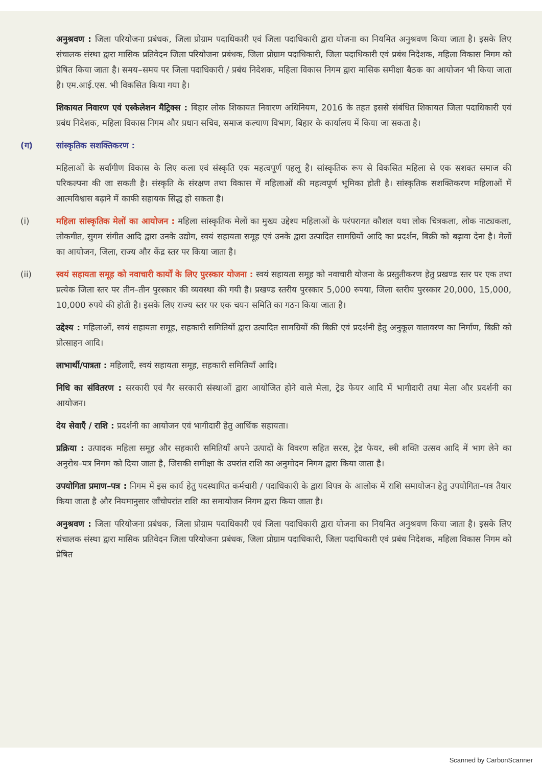अनुश्रवण : जिला परियोजना प्रबंधक, जिला प्रोग्राम पदाधिकारी एवं जिला पदाधिकारी द्वारा योजना का नियमित अनुश्रवण किया जाता है। इसके लिए संचालक संस्था द्वारा मासिक प्रतिवेदन जिला परियोजना प्रबंधक, जिला प्रोग्राम पदाधिकारी, जिला पदाधिकारी एवं प्रबंध निदेशक, महिला विकास निगम को प्रेषित किया जाता है। समय–समय पर जिला पदाधिकारी / प्रबंध निदेशक, महिला विकास निगम द्वारा मासिक समीक्षा बैठक का आयोजन भी किया जाता है। एम.आई.एस. भी विकसित किया गया है।
शिकायत निवारण एवं एस्केलेशन मैट्रिक्स : बिहार लोक शिकायत निवारण अधिनियम, 2016 के तहत इससे संबंधित शिकायत जिला पदाधिकारी एवं प्रबंध निदेशक, महिला विकास निगम और प्रधान सचिव, समाज कल्याण विभाग, बिहार के कार्यालय में किया जा सकता है।
(ग) सांस्कृतिक सशक्तिकरण :
महिलाओं के सर्वांगीण विकास के लिए कला एवं संस्कृति एक महत्वपूर्ण पहलू है। सांस्कृतिक रूप से विकसित महिला से एक सशक्त समाज की परिकल्पना की जा सकती है। संस्कृति के संरक्षण तथा विकास में महिलाओं की महत्वपूर्ण भूमिका होती है। सांस्कृतिक सशक्तिकरण महिलाओं में आत्मविश्वास बढ़ाने में काफी सहायक सिद्ध हो सकता है।
(i) महिला सांस्कृतिक मेलों का आयोजन : महिला सांस्कृतिक मेलों का मुख्य उद्देश्य महिलाओं के परंपरागत कौशल यथा लोक चित्रकला, लोक नाट्यकला, लोकगीत, सुगम संगीत आदि द्वारा उनके उद्योग, स्वयं सहायता समूह एवं उनके द्वारा उत्पादित सामग्रियों आदि का प्रदर्शन, बिक्री को बढ़ावा देना है। मेलों का आयोजन, जिला, राज्य और केंद्र स्तर पर किया जाता है।
(ii) स्वयं सहायता समूह को नवाचारी कार्यों के लिए पुरस्कार योजना : स्वयं सहायता समूह को नवाचारी योजना के प्रस्तुतीकरण हेतु प्रखण्ड स्तर पर एक तथा प्रत्येक जिला स्तर पर तीन–तीन पुरस्कार की व्यवस्था की गयी है। प्रखण्ड स्तरीय पुरस्कार 5,000 रुपया, जिला स्तरीय पुरस्कार 20,000, 15,000, 10,000 रुपये की होती है। इसके लिए राज्य स्तर पर एक चयन समिति का गठन किया जाता है।
उद्देश्य : महिलाओं, स्वयं सहायता समूह, सहकारी समितियों द्वारा उत्पादित सामग्रियों की बिक्री एवं प्रदर्शनी हेतु अनुकूल वातावरण का निर्माण, बिक्री को प्रोत्साहन आदि।
लाभार्थी/पात्रता : महिलाएँ, स्वयं सहायता समूह, सहकारी समितियाँ आदि।
निधि का संवितरण : सरकारी एवं गैर सरकारी संस्थाओं द्वारा आयोजित होने वाले मेला, ट्रेड फेयर आदि में भागीदारी तथा मेला और प्रदर्शनी का आयोजन।
देय सेवाएँ / राशि : प्रदर्शनी का आयोजन एवं भागीदारी हेतु आर्थिक सहायता।
प्रक्रिया : उत्पादक महिला समूह और सहकारी समितियाँ अपने उत्पादों के विवरण सहित सरस, ट्रेड फेयर, स्त्री शक्ति उत्सव आदि में भाग लेने का अनुरोध–पत्र निगम को दिया जाता है, जिसकी समीक्षा के उपरांत राशि का अनुमोदन निगम द्वारा किया जाता है।
उपयोगिता प्रमाण–पत्र : निगम में इस कार्य हेतु पदस्थापित कर्मचारी / पदाधिकारी के द्वारा विपत्र के आलोक में राशि समायोजन हेतु उपयोगिता–पत्र तैयार किया जाता है और नियमानुसार जाँचोपरांत राशि का समायोजन निगम द्वारा किया जाता है।
अनुश्रवण : जिला परियोजना प्रबंधक, जिला प्रोग्राम पदाधिकारी एवं जिला पदाधिकारी द्वारा योजना का नियमित अनुश्रवण किया जाता है। इसके लिए संचालक संस्था द्वारा मासिक प्रतिवेदन जिला परियोजना प्रबंधक, जिला प्रोग्राम पदाधिकारी, जिला पदाधिकारी एवं प्रबंध निदेशक, महिला विकास निगम को प्रेषित
Scanned by CarbonScanner